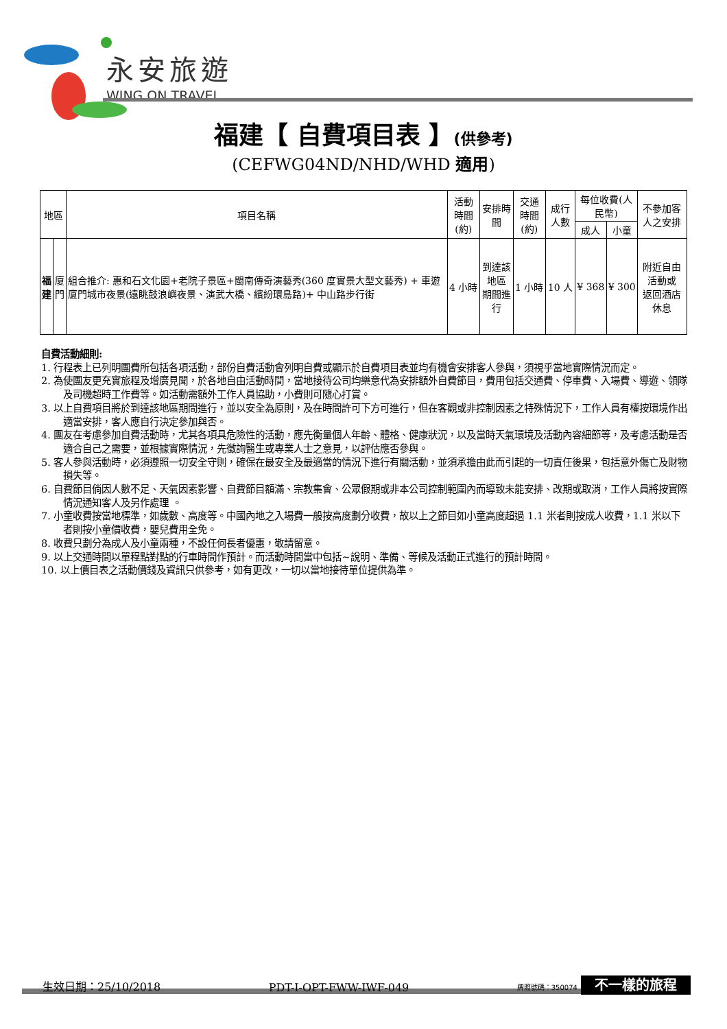永安旅遊
WING ON TRAVEL
福建【 自費項目表 】(供參考)
(CEFWG04ND/NHD/WHD 適用)
| 地區 | | 項目名稱 | 活動時間 (約) | 安排時間 | 交通時間 (約) | 成行人數 | 每位收費(人民幣) | | 不參加客人之安排 |
| --- | --- | --- | --- | --- | --- | --- | --- | --- | --- |
| | | | | | | | 成人 | 小童 | |
| 福 建 | 廈 門 | 組合推介: 惠和石文化園+老院子景區+閩南傳奇演藝秀(360 度實景大型文藝秀) + 車遊廈門城市夜景(遠眺鼓浪嶼夜景、演武大橋、繽紛環島路)+ 中山路步行街 | 4 小時 | 到達該地區 期間進行 | 1 小時 | 10 人 | ¥ 368 | ¥ 300 | 附近自由活動或 返回酒店休息 |
自費活動細則:
1. 行程表上已列明團費所包括各項活動，部份自費活動會列明自費或顯示於自費項目表並均有機會安排客人參與，須視乎當地實際情況而定。
2. 為使團友更充實旅程及增廣見聞，於各地自由活動時間，當地接待公司均樂意代為安排額外自費節目，費用包括交通費、停車費、入場費、導遊、領隊及司機超時工作費等。如活動需額外工作人員協助，小費則可隨心打賞。
3. 以上自費項目將於到達該地區期間進行，並以安全為原則，及在時間許可下方可進行，但在客觀或非控制因素之特殊情況下，工作人員有權按環境作出適當安排，客人應自行決定參加與否。
4. 團友在考慮參加自費活動時，尤其各項具危險性的活動，應先衡量個人年齡、體格、健康狀況，以及當時天氣環境及活動內容細節等，及考慮活動是否適合自己之需要，並根據實際情況，先徵詢醫生或專業人士之意見，以評估應否參與。
5. 客人參與活動時，必須遵照一切安全守則，確保在最安全及最適當的情況下進行有關活動，並須承擔由此而引起的一切責任後果，包括意外傷亡及財物損失等。
6. 自費節目倘因人數不足、天氣因素影響、自費節目額滿、宗教集會、公眾假期或非本公司控制範圍內而導致未能安排、改期或取消，工作人員將按實際情況通知客人及另作處理 。
7. 小童收費按當地標準，如歲數、高度等。中國內地之入場費一般按高度劃分收費，故以上之節目如小童高度超過 1.1 米者則按成人收費，1.1 米以下者則按小童價收費，嬰兒費用全免。
8. 收費只劃分為成人及小童兩種，不設任何長者優惠，敬請留意。
9. 以上交通時間以單程點對點的行車時間作預計。而活動時間當中包括~說明、準備、等候及活動正式進行的預計時間。
10. 以上價目表之活動價錢及資訊只供參考，如有更改，一切以當地接待單位提供為準。
生效日期：25/10/2018 PDT-I-OPT-FWW-IWF-049 牌照號碼：350074 不一樣的旅程